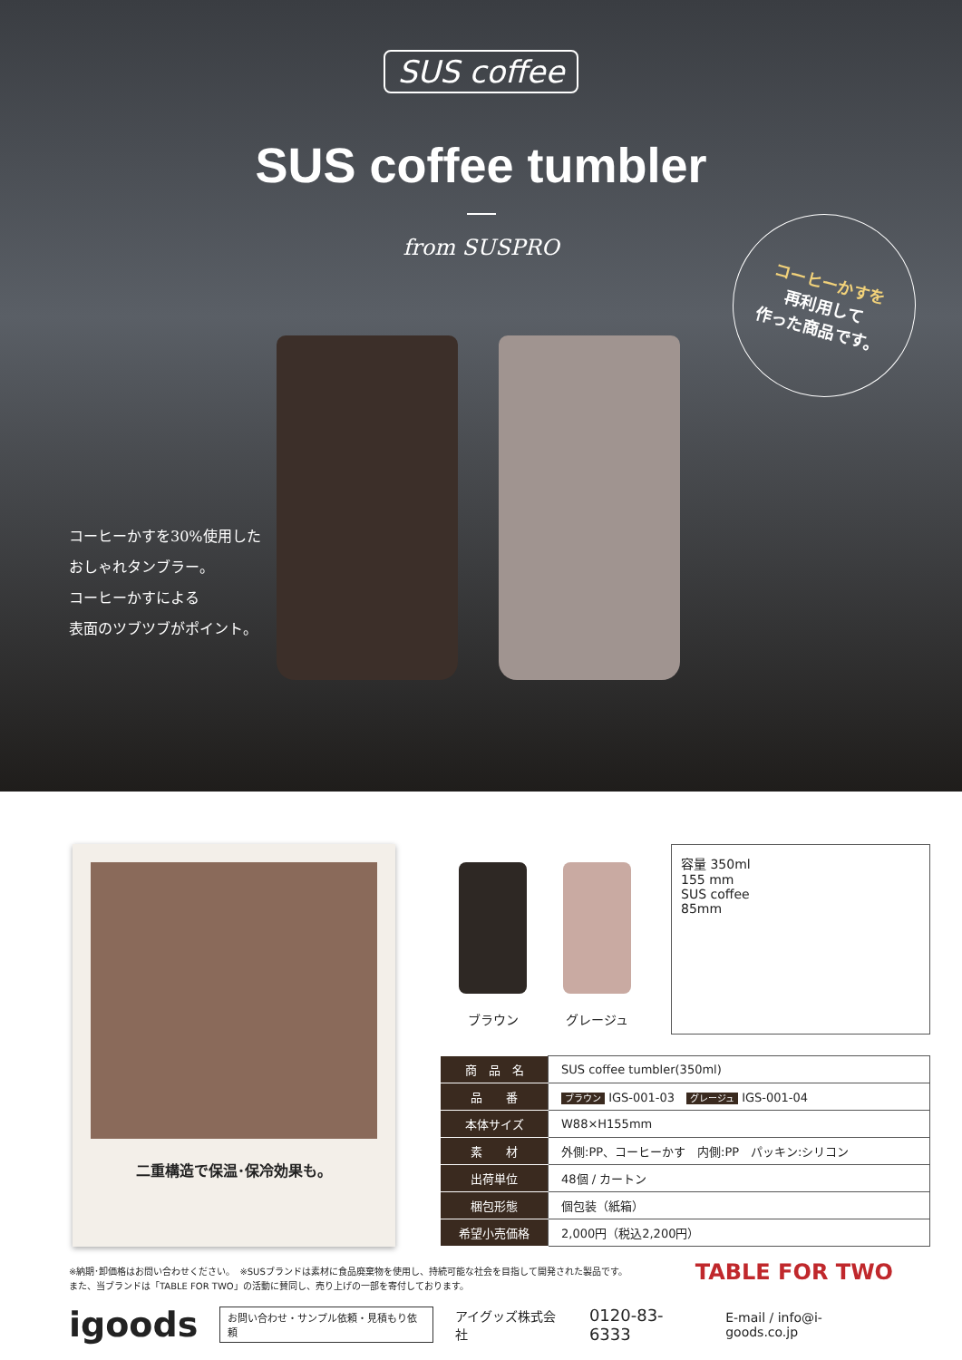SUS coffee
SUS coffee tumbler
from SUSPRO
コーヒーかすを
再利用して
作った商品です。
コーヒーかすを30%使用した
おしゃれタンブラー。
コーヒーかすによる
表面のツブツブがポイント。
二重構造で保温･保冷効果も。
ブラウン グレージュ
容量 350ml
155 mm
SUS coffee
85mm
| 商 品 名 | SUS coffee tumbler(350ml) |
| 品 番 | ブラウン IGS-001-03 グレージュ IGS-001-04 |
| 本体サイズ | W88×H155mm |
| 素 材 | 外側:PP、コーヒーかす 内側:PP パッキン:シリコン |
| 出荷単位 | 48個 / カートン |
| 梱包形態 | 個包装（紙箱） |
| 希望小売価格 | 2,000円（税込2,200円） |
※納期･卸価格はお問い合わせください。　※SUSブランドは素材に食品廃棄物を使用し、持続可能な社会を目指して開発された製品です。
また、当ブランドは「TABLE FOR TWO」の活動に賛同し、売り上げの一部を寄付しております。
TABLE FOR TWO
igoods お問い合わせ・サンプル依頼・見積もり依頼 アイグッズ株式会社 0120-83-6333 E-mail / info@i-goods.co.jp